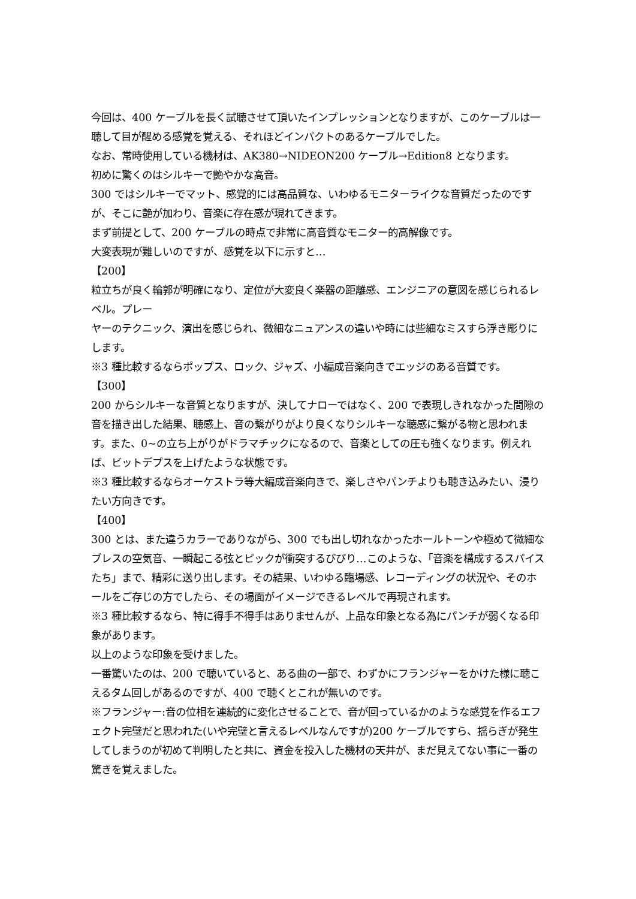今回は、400 ケーブルを長く試聴させて頂いたインプレッションとなりますが、このケーブルは一聴して目が醒める感覚を覚える、それほどインパクトのあるケーブルでした。
なお、常時使用している機材は、AK380→NIDEON200 ケーブル→Edition8 となります。
初めに驚くのはシルキーで艶やかな高音。
300 ではシルキーでマット、感覚的には高品質な、いわゆるモニターライクな音質だったのですが、そこに艶が加わり、音楽に存在感が現れてきます。
まず前提として、200 ケーブルの時点で非常に高音質なモニター的高解像です。
大変表現が難しいのですが、感覚を以下に示すと…
【200】
粒立ちが良く輪郭が明確になり、定位が大変良く楽器の距離感、エンジニアの意図を感じられるレベル。プレー
ヤーのテクニック、演出を感じられ、微細なニュアンスの違いや時には些細なミスすら浮き彫りにします。
※3 種比較するならポップス、ロック、ジャズ、小編成音楽向きでエッジのある音質です。
【300】
200 からシルキーな音質となりますが、決してナローではなく、200 で表現しきれなかった間隙の音を描き出した結果、聴感上、音の繋がりがより良くなりシルキーな聴感に繋がる物と思われます。また、0~の立ち上がりがドラマチックになるので、音楽としての圧も強くなります。例えれば、ビットデプスを上げたような状態です。
※3 種比較するならオーケストラ等大編成音楽向きで、楽しさやパンチよりも聴き込みたい、浸りたい方向きです。
【400】
300 とは、また違うカラーでありながら、300 でも出し切れなかったホールトーンや極めて微細なブレスの空気音、一瞬起こる弦とピックが衝突するびびり…このような、「音楽を構成するスパイスたち」まで、精彩に送り出します。その結果、いわゆる臨場感、レコーディングの状況や、そのホールをご存じの方でしたら、その場面がイメージできるレベルで再現されます。
※3 種比較するなら、特に得手不得手はありませんが、上品な印象となる為にパンチが弱くなる印象があります。
以上のような印象を受けました。
一番驚いたのは、200 で聴いていると、ある曲の一部で、わずかにフランジャーをかけた様に聴こえるタム回しがあるのですが、400 で聴くとこれが無いのです。
※フランジャー:音の位相を連続的に変化させることで、音が回っているかのような感覚を作るエフェクト完璧だと思われた(いや完璧と言えるレベルなんですが)200 ケーブルですら、揺らぎが発生してしまうのが初めて判明したと共に、資金を投入した機材の天井が、まだ見えてない事に一番の驚きを覚えました。